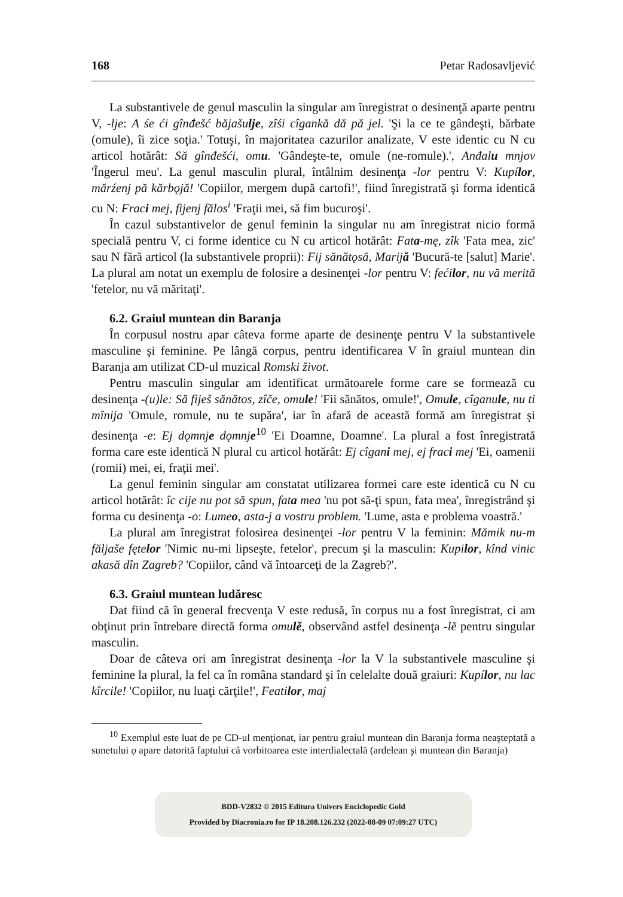168 Petar Radosavljević
La substantivele de genul masculin la singular am înregistrat o desinenţă aparte pentru V, -lje: A śe ći gînđešć băjašulje, zîśi cîgankă dă pă jel. 'Şi la ce te gândeşti, bărbate (omule), îi zice soţia.' Totuşi, în majoritatea cazurilor analizate, V este identic cu N cu articol hotărât: Să gînđešći, omu. 'Gândeşte-te, omule (ne-romule).', Anđalu mnjov 'Îngerul meu'. La genul masculin plural, întâlnim desinenţa -lor pentru V: Kupílor, mărźenj pă kărbǫjă! 'Copiilor, mergem după cartofi!', fiind înregistrată şi forma identică cu N: Fraci mej, fijenj fălos<sup>i</sup> 'Fraţii mei, să fim bucuroşi'.
În cazul substantivelor de genul feminin la singular nu am înregistrat nicio formă specială pentru V, ci forme identice cu N cu articol hotărât: Fata-mę, zîk 'Fata mea, zic' sau N fără articol (la substantivele proprii): Fij sănătǫsă, Marijă 'Bucură-te [salut] Marie'. La plural am notat un exemplu de folosire a desinenţei -lor pentru V: fećilor, nu vă merită 'fetelor, nu vă măritaţi'.
6.2. Graiul muntean din Baranja
În corpusul nostru apar câteva forme aparte de desinenţe pentru V la substantivele masculine şi feminine. Pe lângă corpus, pentru identificarea V în graiul muntean din Baranja am utilizat CD-ul muzical Romski život.
Pentru masculin singular am identificat următoarele forme care se formează cu desinenţa -(u)le: Să fiješ sănătos, zîče, omule! 'Fii sănătos, omule!', Omule, cîganule, nu ti mînija 'Omule, romule, nu te supăra', iar în afară de această formă am înregistrat şi desinenţa -e: Ej dǫmnje dǫmnje<sup>10</sup> 'Ei Doamne, Doamne'. La plural a fost înregistrată forma care este identică N plural cu articol hotărât: Ej cîgani mej, ej fraci mej 'Ei, oamenii (romii) mei, ei, fraţii mei'.
La genul feminin singular am constatat utilizarea formei care este identică cu N cu articol hotărât: îc cije nu pot să spun, fata mea 'nu pot să-ţi spun, fata mea', înregistrând şi forma cu desinenţa -o: Lumeo, asta-j a vostru problem. 'Lume, asta e problema voastră.'
La plural am înregistrat folosirea desinenţei -lor pentru V la feminin: Mămik nu-m făljaše fętelor 'Nimic nu-mi lipseşte, fetelor', precum şi la masculin: Kupilor, kînd vinic akasă dîn Zagreb? 'Copiilor, când vă întoarceţi de la Zagreb?'.
6.3. Graiul muntean ludăresc
Dat fiind că în general frecvenţa V este redusă, în corpus nu a fost înregistrat, ci am obţinut prin întrebare directă forma omulĕ, observând astfel desinenţa -lĕ pentru singular masculin.
Doar de câteva ori am înregistrat desinenţa -lor la V la substantivele masculine şi feminine la plural, la fel ca în româna standard şi în celelalte două graiuri: Kupílor, nu lac kîrcile! 'Copiilor, nu luaţi cărţile!', Featilor, maj
<sup>10</sup> Exemplul este luat de pe CD-ul menţionat, iar pentru graiul muntean din Baranja forma neaşteptată a sunetului ǫ apare datorită faptului că vorbitoarea este interdialectală (ardelean şi muntean din Baranja)
BDD-V2832 © 2015 Editura Univers Enciclopedic Gold
Provided by Diacronia.ro for IP 18.208.126.232 (2022-08-09 07:09:27 UTC)